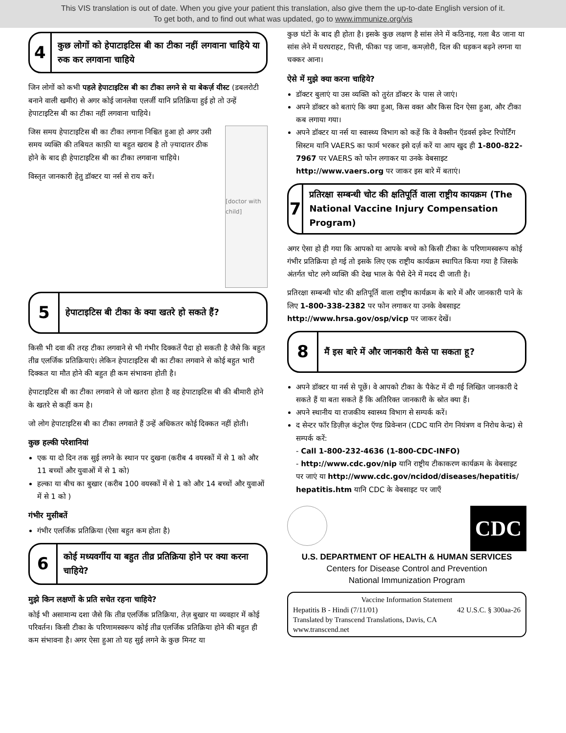This VIS translation is out of date. When you give your patient this translation, also give them the up-to-date English version of it.
To get both, and to find out what was updated, go to www.immunize.org/vis
4
कुछ लोगों को हेपाटाइटिस बी का टीका नहीं लगवाना चाहिये या रुक कर लगवाना चाहिये
जिन लोगों को कभी पहले हेपाटाइटिस बी का टीका लगने से या बेकर्ज़ यीस्ट (डबलरोटी बनाने वाली खमीर) से अगर कोई जानलेवा एलर्जी यानि प्रतिक्रिया हुई हो तो उन्हें हेपाटाइटिस बी का टीका नहीं लगवाना चाहिये।
जिस समय हेपाटाइटिस बी का टीका लगाना निश्चित हुआ हो अगर उसी समय व्यक्ति की तबियत काफ़ी या बहुत खराब है तो ज़्यादातर ठीक होने के बाद ही हेपाटाइटिस बी का टीका लगवाना चाहिये।
विस्तृत जानकारी हेतु डॉक्टर या नर्स से राय करें।
[doctor with child]
5
हेपाटाइटिस बी टीका के क्या खतरे हो सकते हैं?
किसी भी दवा की तरह टीका लगवाने से भी गंभीर दिक्कतें पैदा हो सकती है जैसे कि बहुत तीव्र एलर्जिक प्रतिक्रियाएं। लेकिन हेपाटाइटिस बी का टीका लगवाने से कोई बहुत भारी दिक्कत या मौत होने की बहुत ही कम संभावना होती है।
हेपाटाइटिस बी का टीका लगवाने से जो खतरा होता है वह हेपाटाइटिस बी की बीमारी होने के खतरे से कहीं कम है।
जो लोग हेपाटाइटिस बी का टीका लगवाते हैं उन्हें अधिकतर कोई दिक्कत नहीं होती।
कुछ हल्की परेशानियां
एक या दो दिन तक सुई लगने के स्थान पर दुखना (करीब 4 वयस्कों में से 1 को और 11 बच्चों और युवाओं में से 1 को)
हल्का या बीच का बुखार (करीब 100 वयस्कों में से 1 को और 14 बच्चों और युवाओं में से 1 को )
गंभीर मुसीबतें
गंभीर एलर्जिक प्रतिक्रिया (ऐसा बहुत कम होता है)
6
कोई मध्यवर्गीय या बहुत तीव्र प्रतिक्रिया होने पर क्या करना चाहिये?
मुझे किन लक्षणों के प्रति सचेत रहना चाहिये?
कोई भी असामान्य दशा जैसे कि तीव्र एलर्जिक प्रतिक्रिया, तेज़ बुखार या व्यवहार में कोई परिवर्तन। किसी टीका के परिणामस्वरूप कोई तीव्र एलर्जिक प्रतिक्रिया होने की बहुत ही कम संभावना है। अगर ऐसा हुआ तो यह सुई लगने के कुछ मिनट या
कुछ घंटों के बाद ही होता है। इसके कुछ लक्षण है सांस लेने में कठिनाइ, गला बैठ जाना या सांस लेने में घरघराहट, पित्ती, फीका पड़ जाना, कमज़ोरी, दिल की धड़कन बढ़ने लगना या चक्कर आना।
ऐसे में मुझे क्या करना चाहिये?
डॉक्टर बुलाएं या उस व्यक्ति को तुरंत डॉक्टर के पास ले जाएं।
अपने डॉक्टर को बताएं कि क्या हुआ, किस वक्त और किस दिन ऐसा हुआ, और टीका कब लगाया गया।
अपने डॉक्टर या नर्स या स्वास्थ्य विभाग को कहें कि वे वैक्सीन ऍडवर्स इवेन्ट रिपोर्टिंग सिस्टम यानि VAERS का फार्म भरकर इसे दर्ज़ करें या आप खुद ही 1-800-822-7967 पर VAERS को फोन लगाकर या उनके वेबसाइट http://www.vaers.org पर जाकर इस बारे में बताएं।
7
प्रतिरक्षा सम्बन्धी चोट की क्षतिपूर्ति वाला राष्ट्रीय कायक्रम (The National Vaccine Injury Compensation Program)
अगर ऐसा हो ही गया कि आपको या आपके बच्चे को किसी टीका के परिणामस्वरूप कोई गंभीर प्रतिक्रिया हो गई तो इसके लिए एक राष्ट्रीय कार्यक्रम स्थापित किया गया है जिसके अंतर्गत चोट लगे व्यक्ति की देख भाल के पैसे देने में मदद दी जाती है।
प्रतिरक्षा सम्बन्धी चोट की क्षतिपूर्ति वाला राष्ट्रीय कार्यक्रम के बारे में और जानकारी पाने के लिए 1-800-338-2382 पर फोन लगाकर या उनके वेबसाइट http://www.hrsa.gov/osp/vicp पर जाकर देखें।
8
मैं इस बारे में और जानकारी कैसे पा सकता हू?
अपने डॉक्टर या नर्स से पूछें। वे आपको टीका के पैकेट में दी गई लिखित जानकारी दे सकते हैं या बता सकते हैं कि अतिरिक्त जानकारी के स्रोत क्या हैं।
अपने स्थानीय या राजकीय स्वास्थ्य विभाग से सम्पर्क करें।
द सेन्टर फॉर डिज़ीज़ कंट्रोल ऍण्ड प्रिवेन्शन (CDC यानि रोग नियंत्रण व निरोध केन्द्र) से सम्पर्क करें:
- Call 1-800-232-4636 (1-800-CDC-INFO)
- http://www.cdc.gov/nip यानि राष्ट्रीय टीकाकरण कार्यक्रम के वेबसाइट पर जाएं या http://www.cdc.gov/ncidod/diseases/hepatitis/ hepatitis.htm यानि CDC के वेबसाइट पर जाएँ
CDC
U.S. DEPARTMENT OF HEALTH & HUMAN SERVICES
Centers for Disease Control and Prevention
National Immunization Program
Vaccine Information Statement
Hepatitis B - Hindi (7/11/01) 42 U.S.C. § 300aa-26
Translated by Transcend Translations, Davis, CA
www.transcend.net